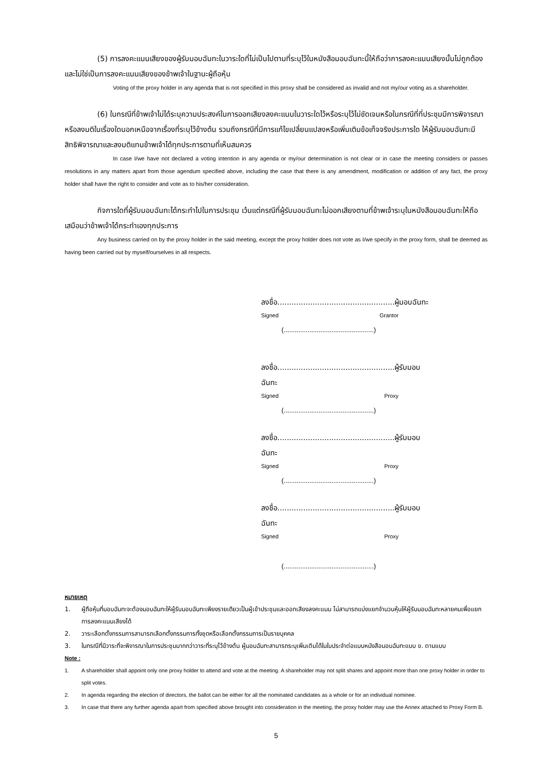(5) การลงคะแนนเสียงของผู้รับมอบฉันทะในวาระใดที่ไม่เป็นไปตามที่ระบุไว้ในหนังสือมอบฉันทะนี้ให้ถือว่าการลงคะแนนเสียงนั้นไม่ถูกต้องและไม่ใช่เป็นการลงคะแนนเสียงของข้าพเจ้าในฐานะผู้ถือหุ้น
Voting of the proxy holder in any agenda that is not specified in this proxy shall be considered as invalid and not my/our voting as a shareholder.
(6) ในกรณีที่ข้าพเจ้าไม่ได้ระบุความประสงค์ในการออกเสียงลงคะแนนในวาระใดไว้หรือระบุไว้ไม่ชัดเจนหรือในกรณีที่ที่ประชุมมีการพิจารณาหรือลงมติในเรื่องใดนอกเหนือจากเรื่องที่ระบุไว้ข้างต้น รวมถึงกรณีที่มีการแก้ไขเปลี่ยนแปลงหรือเพิ่มเติมข้อเท็จจริงประการใด ให้ผู้รับมอบฉันทะมีสิทธิพิจารณาและลงมติแทนข้าพเจ้าได้ทุกประการตามที่เห็นสมควร
In case I/we have not declared a voting intention in any agenda or my/our determination is not clear or in case the meeting considers or passes resolutions in any matters apart from those agendum specified above, including the case that there is any amendment, modification or addition of any fact, the proxy holder shall have the right to consider and vote as to his/her consideration.
กิจการใดที่ผู้รับมอบฉันทะได้กระทำไปในการประชุม เว้นแต่กรณีที่ผู้รับมอบฉันทะไม่ออกเสียงตามที่ข้าพเจ้าระบุในหนังสือมอบฉันทะให้ถือเสมือนว่าข้าพเจ้าได้กระทำเองทุกประการ
Any business carried on by the proxy holder in the said meeting, except the proxy holder does not vote as I/we specify in the proxy form, shall be deemed as having been carried out by myself/ourselves in all respects.
ลงชื่อ..................................................ผู้มอบฉันทะ
Signed Grantor
(.................................................)
ลงชื่อ..................................................ผู้รับมอบฉันทะ
Signed Proxy
(.................................................)
ลงชื่อ..................................................ผู้รับมอบฉันทะ
Signed Proxy
(.................................................)
ลงชื่อ..................................................ผู้รับมอบฉันทะ
Signed Proxy
(.................................................)
หมายเหตุ
1. ผู้ถือหุ้นที่มอบฉันทะจะต้องมอบฉันทะให้ผู้รับมอบฉันทะเพียงรายเดียวเป็นผู้เข้าประชุมและออกเสียงลงคะแนน ไม่สามารถแบ่งแยกจำนวนหุ้นให้ผู้รับมอบฉันทะหลายคนเพื่อแยกการลงคะแนนเสียงได้
2. วาระเลือกตั้งกรรมการสามารถเลือกตั้งกรรมการทั้งชุดหรือเลือกตั้งกรรมการเป็นรายบุคคล
3. ในกรณีที่มีวาระที่จะพิจารณาในการประชุมมากกว่าวาระที่ระบุไว้ข้างต้น ผู้มอบฉันทะสามารถระบุเพิ่มเติมได้ในใบประจำต่อแบบหนังสือมอบฉันทะแบบ ข. ตามแบบ
Note :
1. A shareholder shall appoint only one proxy holder to attend and vote at the meeting. A shareholder may not split shares and appoint more than one proxy holder in order to split votes.
2. In agenda regarding the election of directors, the ballot can be either for all the nominated candidates as a whole or for an individual nominee.
3. In case that there any further agenda apart from specified above brought into consideration in the meeting, the proxy holder may use the Annex attached to Proxy Form B.
5